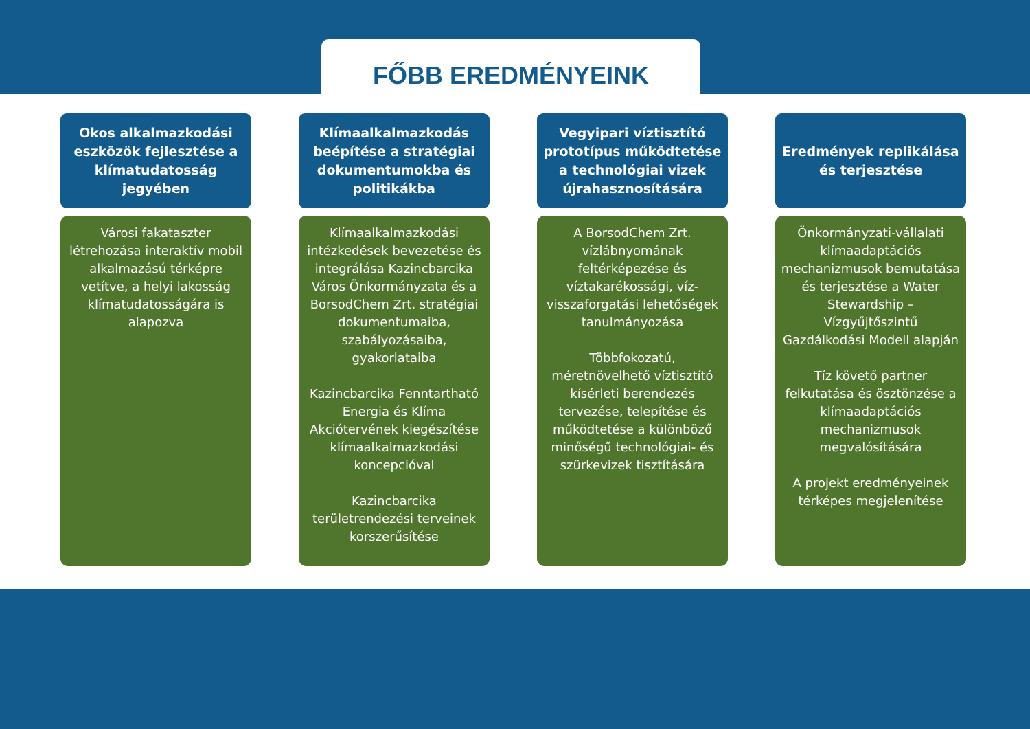FŐBB EREDMÉNYEINK
Okos alkalmazkodási eszközök fejlesztése a klímatudatosság jegyében
Városi fakataszter létrehozása interaktív mobil alkalmazású térképre vetítve, a helyi lakosság klímatudatosságára is alapozva
Klímaalkalmazkodás beépítése a stratégiai dokumentumokba és politikákba
Klímaalkalmazkodási intézkedések bevezetése és integrálása Kazincbarcika Város Önkormányzata és a BorsodChem Zrt. stratégiai dokumentumaiba, szabályozásaiba, gyakorlataiba
Kazincbarcika Fenntartható Energia és Klíma Akciótervének kiegészítése klímaalkalmazkodási koncepcióval
Kazincbarcika területrendezési terveinek korszerűsítése
Vegyipari víztisztító prototípus működtetése a technológiai vizek újrahasznosítására
A BorsodChem Zrt. vízlábnyomának feltérképezése és víztakarékossági, víz-visszaforgatási lehetőségek tanulmányozása
Többfokozatú, méretnövelhető víztisztító kísérleti berendezés tervezése, telepítése és működtetése a különböző minőségű technológiai- és szürkevizek tisztítására
Eredmények replikálása és terjesztése
Önkormányzati-vállalati klímaadaptációs mechanizmusok bemutatása és terjesztése a Water Stewardship – Vízgyűjtőszintű Gazdálkodási Modell alapján
Tíz követő partner felkutatása és ösztönzése a klímaadaptációs mechanizmusok megvalósítására
A projekt eredményeinek térképes megjelenítése